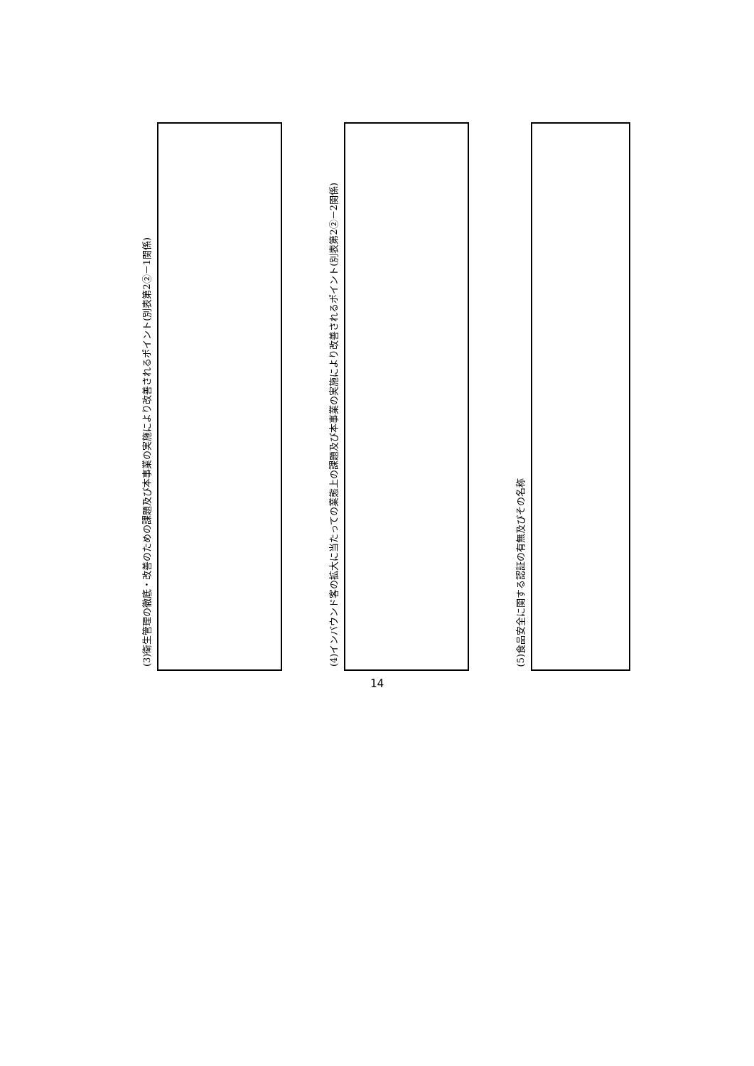(3)衛生管理の徹底・改善のための課題及び本事業の実施により改善されるポイント(別表第2②－1関係)
(4)インバウンド客の拡大に当たっての業態上の課題及び本事業の実施により改善されるポイント(別表第2②－2関係)
(5)食品安全に関する認証の有無及びその名称
14